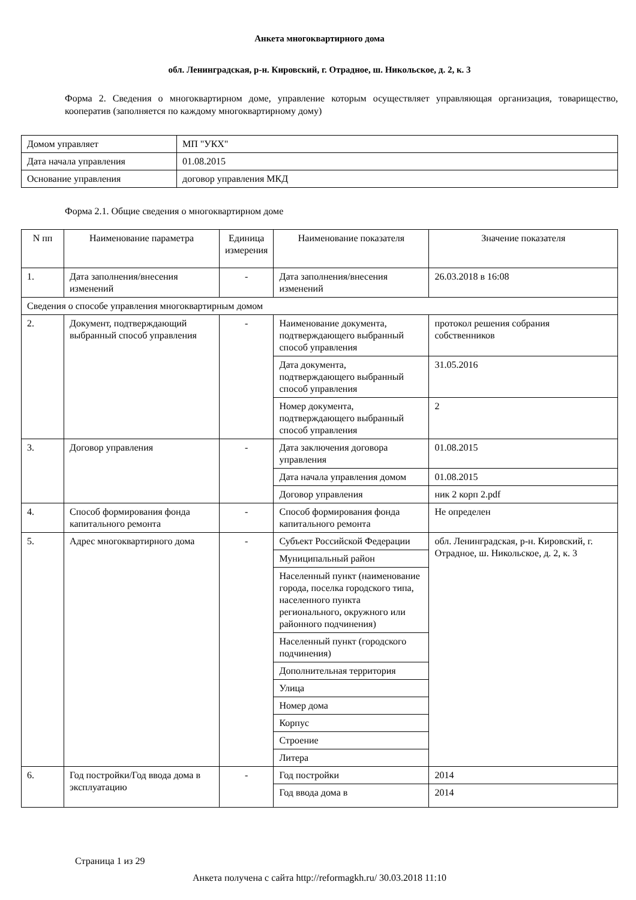Анкета многоквартирного дома
обл. Ленинградская, р-н. Кировский, г. Отрадное, ш. Никольское, д. 2, к. 3
Форма 2. Сведения о многоквартирном доме, управление которым осуществляет управляющая организация, товарищество, кооператив (заполняется по каждому многоквартирному дому)
| Домом управляет | МП "УКХ" |
| Дата начала управления | 01.08.2015 |
| Основание управления | договор управления МКД |
Форма 2.1. Общие сведения о многоквартирном доме
| N пп | Наименование параметра | Единица измерения | Наименование показателя | Значение показателя |
| --- | --- | --- | --- | --- |
| 1. | Дата заполнения/внесения изменений | - | Дата заполнения/внесения изменений | 26.03.2018 в 16:08 |
| Сведения о способе управления многоквартирным домом | | | | |
| 2. | Документ, подтверждающий выбранный способ управления | - | Наименование документа, подтверждающего выбранный способ управления | протокол решения собрания собственников |
| | | | Дата документа, подтверждающего выбранный способ управления | 31.05.2016 |
| | | | Номер документа, подтверждающего выбранный способ управления | 2 |
| 3. | Договор управления | - | Дата заключения договора управления | 01.08.2015 |
| | | | Дата начала управления домом | 01.08.2015 |
| | | | Договор управления | ник 2 корп 2.pdf |
| 4. | Способ формирования фонда капитального ремонта | - | Способ формирования фонда капитального ремонта | Не определен |
| 5. | Адрес многоквартирного дома | - | Субъект Российской Федерации | обл. Ленинградская, р-н. Кировский, г. Отрадное, ш. Никольское, д. 2, к. 3 |
| | | | Муниципальный район | |
| | | | Населенный пункт (наименование города, поселка городского типа, населенного пункта регионального, окружного или районного подчинения) | |
| | | | Населенный пункт (городского подчинения) | |
| | | | Дополнительная территория | |
| | | | Улица | |
| | | | Номер дома | |
| | | | Корпус | |
| | | | Строение | |
| | | | Литера | |
| 6. | Год постройки/Год ввода дома в эксплуатацию | - | Год постройки | 2014 |
| | | | Год ввода дома в | 2014 |
Страница 1 из 29
Анкета получена с сайта http://reformagkh.ru/ 30.03.2018 11:10